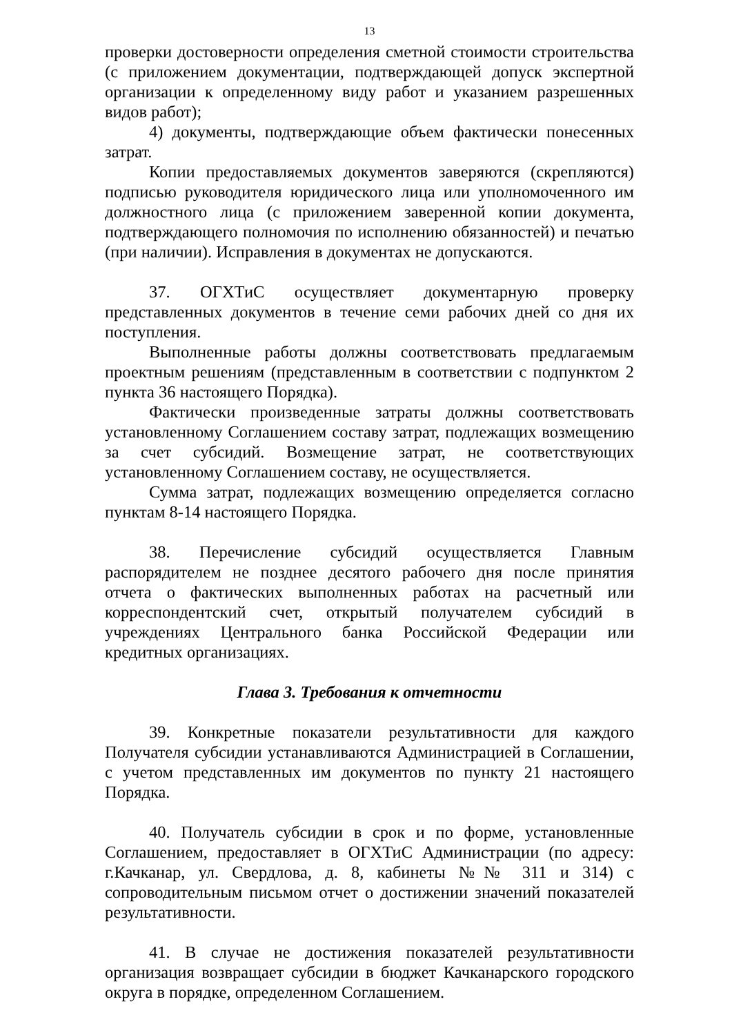13
проверки достоверности определения сметной стоимости строительства (с приложением документации, подтверждающей допуск экспертной организации к определенному виду работ и указанием разрешенных видов работ);
4) документы, подтверждающие объем фактически понесенных затрат.
Копии предоставляемых документов заверяются (скрепляются) подписью руководителя юридического лица или уполномоченного им должностного лица (с приложением заверенной копии документа, подтверждающего полномочия по исполнению обязанностей) и печатью (при наличии). Исправления в документах не допускаются.
37. ОГХТиС осуществляет документарную проверку представленных документов в течение семи рабочих дней со дня их поступления.
Выполненные работы должны соответствовать предлагаемым проектным решениям (представленным в соответствии с подпунктом 2 пункта 36 настоящего Порядка).
Фактически произведенные затраты должны соответствовать установленному Соглашением составу затрат, подлежащих возмещению за счет субсидий. Возмещение затрат, не соответствующих установленному Соглашением составу, не осуществляется.
Сумма затрат, подлежащих возмещению определяется согласно пунктам 8-14 настоящего Порядка.
38. Перечисление субсидий осуществляется Главным распорядителем не позднее десятого рабочего дня после принятия отчета о фактических выполненных работах на расчетный или корреспондентский счет, открытый получателем субсидий в учреждениях Центрального банка Российской Федерации или кредитных организациях.
Глава 3. Требования к отчетности
39. Конкретные показатели результативности для каждого Получателя субсидии устанавливаются Администрацией в Соглашении, с учетом представленных им документов по пункту 21 настоящего Порядка.
40. Получатель субсидии в срок и по форме, установленные Соглашением, предоставляет в ОГХТиС Администрации (по адресу: г.Качканар, ул. Свердлова, д. 8, кабинеты №№ 311 и 314) с сопроводительным письмом отчет о достижении значений показателей результативности.
41. В случае не достижения показателей результативности организация возвращает субсидии в бюджет Качканарского городского округа в порядке, определенном Соглашением.